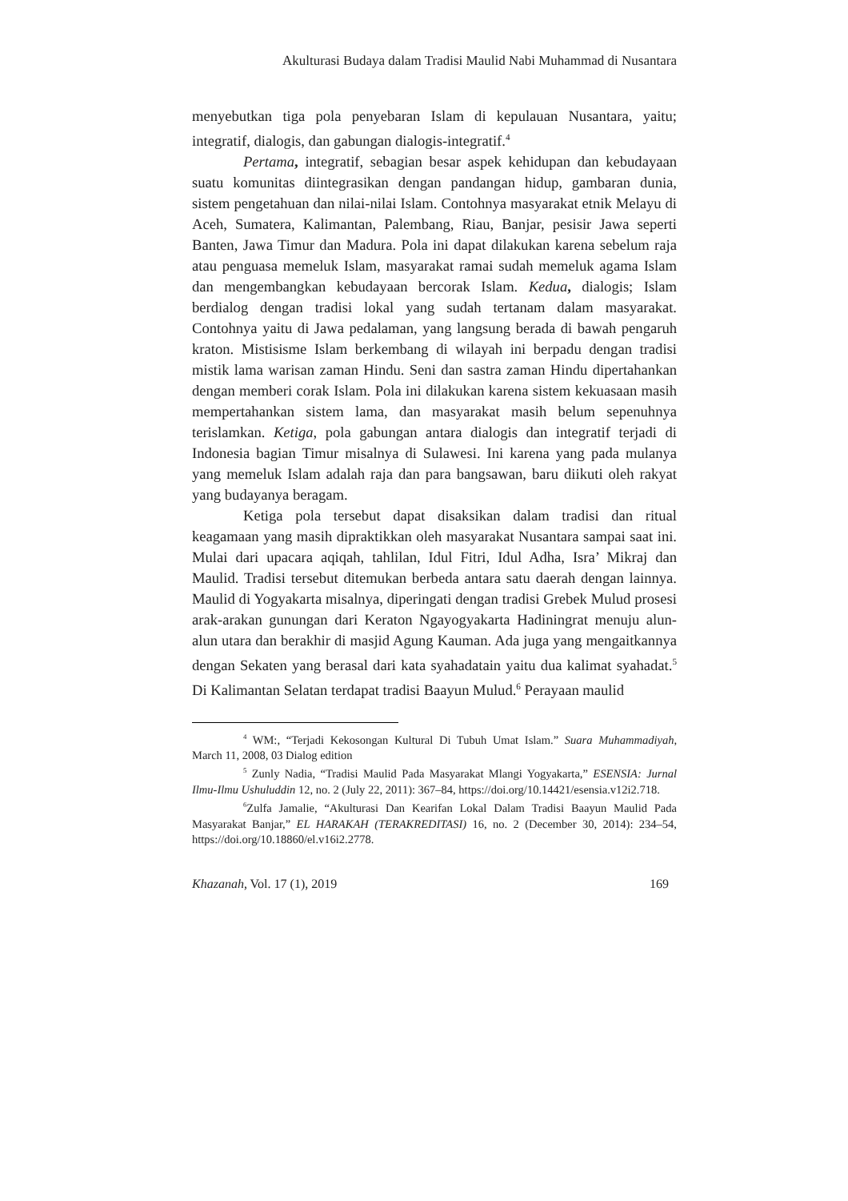Akulturasi Budaya dalam Tradisi Maulid Nabi Muhammad di Nusantara
menyebutkan tiga pola penyebaran Islam di kepulauan Nusantara, yaitu; integratif, dialogis, dan gabungan dialogis-integratif.<sup>4</sup>
Pertama, integratif, sebagian besar aspek kehidupan dan kebudayaan suatu komunitas diintegrasikan dengan pandangan hidup, gambaran dunia, sistem pengetahuan dan nilai-nilai Islam. Contohnya masyarakat etnik Melayu di Aceh, Sumatera, Kalimantan, Palembang, Riau, Banjar, pesisir Jawa seperti Banten, Jawa Timur dan Madura. Pola ini dapat dilakukan karena sebelum raja atau penguasa memeluk Islam, masyarakat ramai sudah memeluk agama Islam dan mengembangkan kebudayaan bercorak Islam. Kedua, dialogis; Islam berdialog dengan tradisi lokal yang sudah tertanam dalam masyarakat. Contohnya yaitu di Jawa pedalaman, yang langsung berada di bawah pengaruh kraton. Mistisisme Islam berkembang di wilayah ini berpadu dengan tradisi mistik lama warisan zaman Hindu. Seni dan sastra zaman Hindu dipertahankan dengan memberi corak Islam. Pola ini dilakukan karena sistem kekuasaan masih mempertahankan sistem lama, dan masyarakat masih belum sepenuhnya terislamkan. Ketiga, pola gabungan antara dialogis dan integratif terjadi di Indonesia bagian Timur misalnya di Sulawesi. Ini karena yang pada mulanya yang memeluk Islam adalah raja dan para bangsawan, baru diikuti oleh rakyat yang budayanya beragam.
Ketiga pola tersebut dapat disaksikan dalam tradisi dan ritual keagamaan yang masih dipraktikkan oleh masyarakat Nusantara sampai saat ini. Mulai dari upacara aqiqah, tahlilan, Idul Fitri, Idul Adha, Isra’ Mikraj dan Maulid. Tradisi tersebut ditemukan berbeda antara satu daerah dengan lainnya. Maulid di Yogyakarta misalnya, diperingati dengan tradisi Grebek Mulud prosesi arak-arakan gunungan dari Keraton Ngayogyakarta Hadiningrat menuju alun-alun utara dan berakhir di masjid Agung Kauman. Ada juga yang mengaitkannya dengan Sekaten yang berasal dari kata syahadatain yaitu dua kalimat syahadat.<sup>5</sup> Di Kalimantan Selatan terdapat tradisi Baayun Mulud.<sup>6</sup> Perayaan maulid
<sup>4</sup> WM:, “Terjadi Kekosongan Kultural Di Tubuh Umat Islam.” Suara Muhammadiyah, March 11, 2008, 03 Dialog edition
<sup>5</sup> Zunly Nadia, “Tradisi Maulid Pada Masyarakat Mlangi Yogyakarta,” ESENSIA: Jurnal Ilmu-Ilmu Ushuluddin 12, no. 2 (July 22, 2011): 367–84, https://doi.org/10.14421/esensia.v12i2.718.
<sup>6</sup> Zulfa Jamalie, “Akulturasi Dan Kearifan Lokal Dalam Tradisi Baayun Maulid Pada Masyarakat Banjar,” EL HARAKAH (TERAKREDITASI) 16, no. 2 (December 30, 2014): 234–54, https://doi.org/10.18860/el.v16i2.2778.
Khazanah, Vol. 17 (1), 2019 169